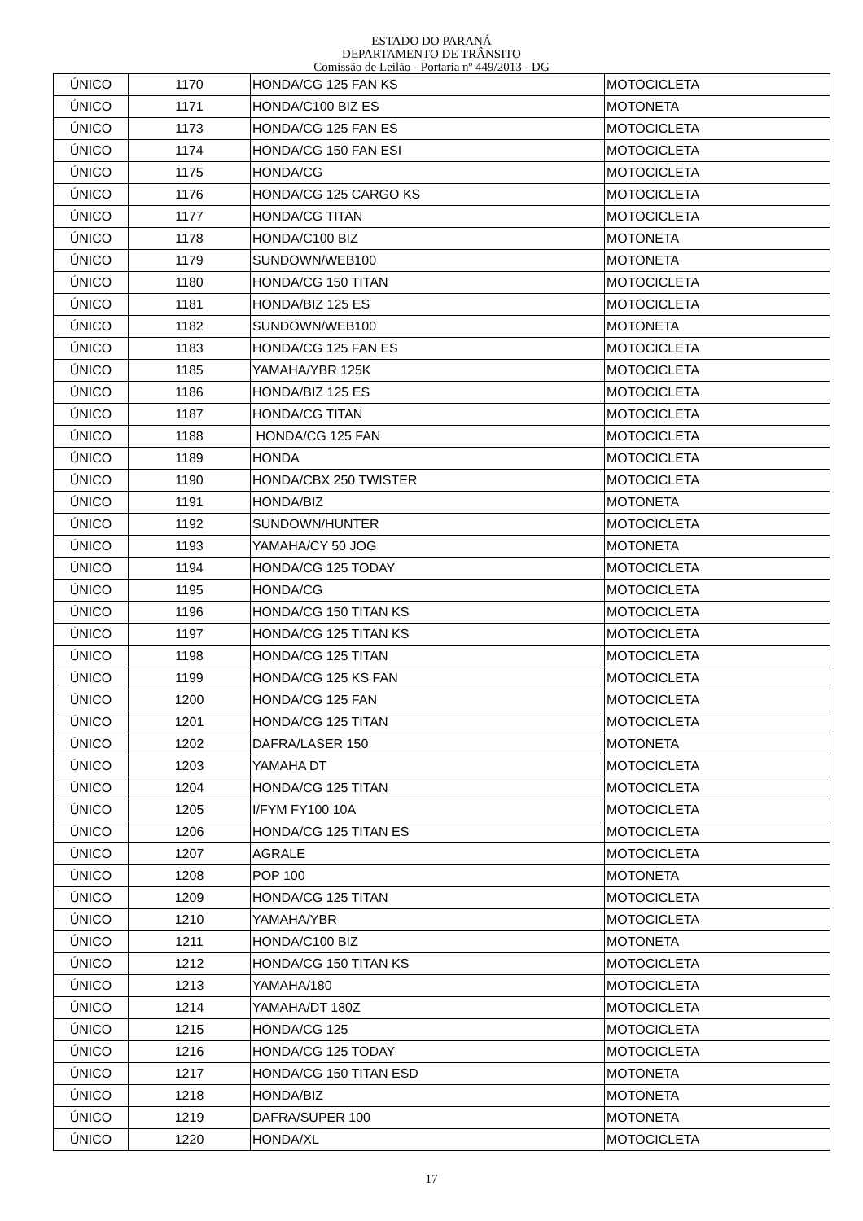ESTADO DO PARANÁ
DEPARTAMENTO DE TRÂNSITO
Comissão de Leilão - Portaria nº 449/2013 - DG
| ÚNICO | 1170 | HONDA/CG 125 FAN KS | MOTOCICLETA |
| ÚNICO | 1171 | HONDA/C100 BIZ ES | MOTONETA |
| ÚNICO | 1173 | HONDA/CG 125 FAN ES | MOTOCICLETA |
| ÚNICO | 1174 | HONDA/CG 150 FAN ESI | MOTOCICLETA |
| ÚNICO | 1175 | HONDA/CG | MOTOCICLETA |
| ÚNICO | 1176 | HONDA/CG 125 CARGO KS | MOTOCICLETA |
| ÚNICO | 1177 | HONDA/CG TITAN | MOTOCICLETA |
| ÚNICO | 1178 | HONDA/C100 BIZ | MOTONETA |
| ÚNICO | 1179 | SUNDOWN/WEB100 | MOTONETA |
| ÚNICO | 1180 | HONDA/CG 150 TITAN | MOTOCICLETA |
| ÚNICO | 1181 | HONDA/BIZ 125 ES | MOTOCICLETA |
| ÚNICO | 1182 | SUNDOWN/WEB100 | MOTONETA |
| ÚNICO | 1183 | HONDA/CG 125 FAN ES | MOTOCICLETA |
| ÚNICO | 1185 | YAMAHA/YBR 125K | MOTOCICLETA |
| ÚNICO | 1186 | HONDA/BIZ 125 ES | MOTOCICLETA |
| ÚNICO | 1187 | HONDA/CG TITAN | MOTOCICLETA |
| ÚNICO | 1188 | HONDA/CG 125 FAN | MOTOCICLETA |
| ÚNICO | 1189 | HONDA | MOTOCICLETA |
| ÚNICO | 1190 | HONDA/CBX 250 TWISTER | MOTOCICLETA |
| ÚNICO | 1191 | HONDA/BIZ | MOTONETA |
| ÚNICO | 1192 | SUNDOWN/HUNTER | MOTOCICLETA |
| ÚNICO | 1193 | YAMAHA/CY 50 JOG | MOTONETA |
| ÚNICO | 1194 | HONDA/CG 125 TODAY | MOTOCICLETA |
| ÚNICO | 1195 | HONDA/CG | MOTOCICLETA |
| ÚNICO | 1196 | HONDA/CG 150 TITAN KS | MOTOCICLETA |
| ÚNICO | 1197 | HONDA/CG 125 TITAN KS | MOTOCICLETA |
| ÚNICO | 1198 | HONDA/CG 125 TITAN | MOTOCICLETA |
| ÚNICO | 1199 | HONDA/CG 125 KS FAN | MOTOCICLETA |
| ÚNICO | 1200 | HONDA/CG 125 FAN | MOTOCICLETA |
| ÚNICO | 1201 | HONDA/CG 125 TITAN | MOTOCICLETA |
| ÚNICO | 1202 | DAFRA/LASER 150 | MOTONETA |
| ÚNICO | 1203 | YAMAHA DT | MOTOCICLETA |
| ÚNICO | 1204 | HONDA/CG 125 TITAN | MOTOCICLETA |
| ÚNICO | 1205 | I/FYM FY100 10A | MOTOCICLETA |
| ÚNICO | 1206 | HONDA/CG 125 TITAN ES | MOTOCICLETA |
| ÚNICO | 1207 | AGRALE | MOTOCICLETA |
| ÚNICO | 1208 | POP 100 | MOTONETA |
| ÚNICO | 1209 | HONDA/CG 125 TITAN | MOTOCICLETA |
| ÚNICO | 1210 | YAMAHA/YBR | MOTOCICLETA |
| ÚNICO | 1211 | HONDA/C100 BIZ | MOTONETA |
| ÚNICO | 1212 | HONDA/CG 150 TITAN KS | MOTOCICLETA |
| ÚNICO | 1213 | YAMAHA/180 | MOTOCICLETA |
| ÚNICO | 1214 | YAMAHA/DT 180Z | MOTOCICLETA |
| ÚNICO | 1215 | HONDA/CG 125 | MOTOCICLETA |
| ÚNICO | 1216 | HONDA/CG 125 TODAY | MOTOCICLETA |
| ÚNICO | 1217 | HONDA/CG 150 TITAN ESD | MOTONETA |
| ÚNICO | 1218 | HONDA/BIZ | MOTONETA |
| ÚNICO | 1219 | DAFRA/SUPER 100 | MOTONETA |
| ÚNICO | 1220 | HONDA/XL | MOTOCICLETA |
17